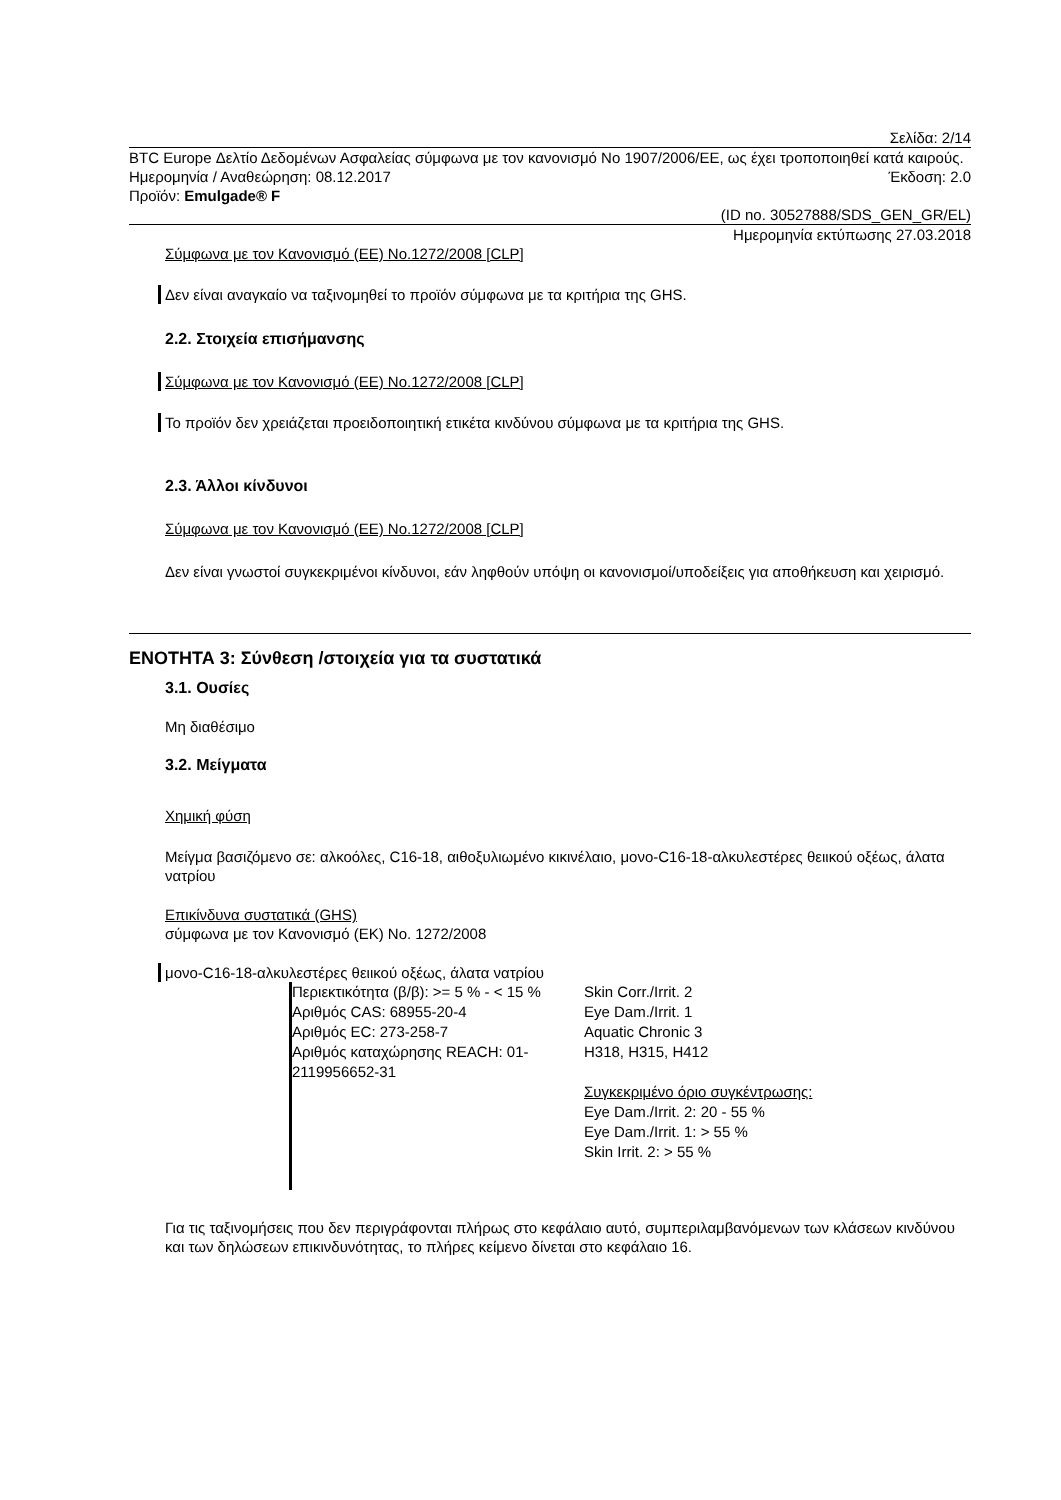Σελίδα: 2/14
BTC Europe Δελτίο Δεδομένων Ασφαλείας σύμφωνα με τον κανονισμό No 1907/2006/ΕΕ, ως έχει τροποποιηθεί κατά καιρούς.
Ημερομηνία / Αναθεώρηση: 08.12.2017 Έκδοση: 2.0
Προϊόν: Emulgade® F
(ID no. 30527888/SDS_GEN_GR/EL)
Ημερομηνία εκτύπωσης 27.03.2018
Σύμφωνα με τον Κανονισμό (ΕΕ) No.1272/2008 [CLP]
Δεν είναι αναγκαίο να ταξινομηθεί το προϊόν σύμφωνα με τα κριτήρια της GHS.
2.2. Στοιχεία επισήμανσης
Σύμφωνα με τον Κανονισμό (ΕΕ) No.1272/2008 [CLP]
Το προϊόν δεν χρειάζεται προειδοποιητική ετικέτα κινδύνου σύμφωνα με τα κριτήρια της GHS.
2.3. Άλλοι κίνδυνοι
Σύμφωνα με τον Κανονισμό (ΕΕ) No.1272/2008 [CLP]
Δεν είναι γνωστοί συγκεκριμένοι κίνδυνοι, εάν ληφθούν υπόψη οι κανονισμοί/υποδείξεις για αποθήκευση και χειρισμό.
ΕΝΟΤΗΤΑ 3: Σύνθεση /στοιχεία για τα συστατικά
3.1. Ουσίες
Μη διαθέσιμο
3.2. Μείγματα
Χημική φύση
Μείγμα βασιζόμενο σε: αλκοόλες, C16-18, αιθοξυλιωμένο κικινέλαιο, μονο-C16-18-αλκυλεστέρες θειικού οξέως, άλατα νατρίου
Επικίνδυνα συστατικά (GHS)
σύμφωνα με τον Κανονισμό (ΕΚ) No. 1272/2008
μονο-C16-18-αλκυλεστέρες θειικού οξέως, άλατα νατρίου
| Περιεκτικότητα (β/β): >= 5 % - < 15 % Αριθμός CAS: 68955-20-4 Αριθμός EC: 273-258-7 Αριθμός καταχώρησης REACH: 01-2119956652-31 | Skin Corr./Irrit. 2 Eye Dam./Irrit. 1 Aquatic Chronic 3 H318, H315, H412 Συγκεκριμένο όριο συγκέντρωσης: Eye Dam./Irrit. 2: 20 - 55 % Eye Dam./Irrit. 1: > 55 % Skin Irrit. 2: > 55 % |
Για τις ταξινομήσεις που δεν περιγράφονται πλήρως στο κεφάλαιο αυτό, συμπεριλαμβανόμενων των κλάσεων κινδύνου και των δηλώσεων επικινδυνότητας, το πλήρες κείμενο δίνεται στο κεφάλαιο 16.